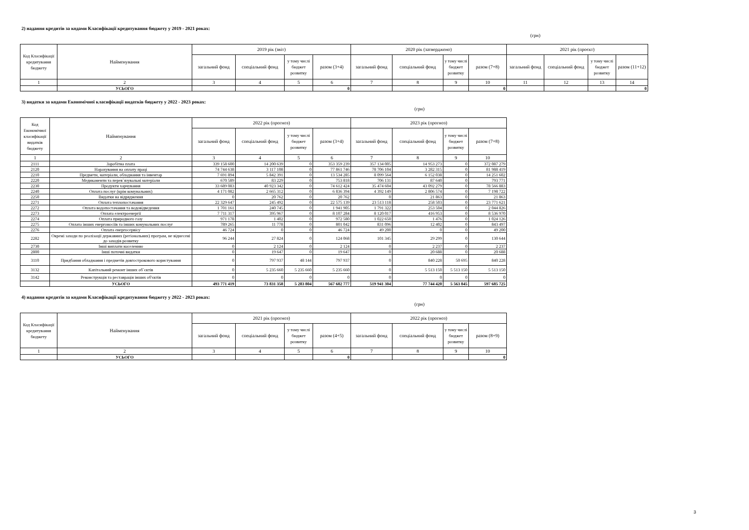2) надання кредитів за кодами Класифікації кредитування бюджету у 2019 - 2021 роках:
(грн)
| Код Класифікації кредитування бюджету | Найменування | 2019 рік (звіт) | | | | 2020 рік (затверджено) | | | | 2021 рік (проєкт) | | | |
| --- | --- | --- | --- | --- | --- | --- | --- | --- | --- | --- | --- | --- | --- |
| | | загальний фонд | спеціальний фонд | у тому числі бюджет розвитку | разом (3+4) | загальний фонд | спеціальний фонд | у тому числі бюджет розвитку | разом (7+8) | загальний фонд | спеціальний фонд | у тому числі бюджет розвитку | разом (11+12) |
| 1 | 2 | 3 | 4 | 5 | 6 | 7 | 8 | 9 | 10 | 11 | 12 | 13 | 14 |
| | УСЬОГО | | | | 0 | | | | 0 | | | | 0 |
3) видатки за кодами Економічної класифікації видатків бюджету у 2022 - 2023 роках:
(грн)
| Код Економічної класифікації видатків бюджету | Найменування | 2022 рік (прогноз) | | | | 2023 рік (прогноз) | | | |
| --- | --- | --- | --- | --- | --- | --- | --- | --- | --- |
| | | загальний фонд | спеціальний фонд | у тому числі бюджет розвитку | разом (3+4) | загальний фонд | спеціальний фонд | у тому числі бюджет розвитку | разом (7+8) |
| 1 | 2 | 3 | 4 | 5 | 6 | 7 | 8 | 9 | 10 |
| 2111 | Заробітна плата | 339 158 600 | 14 200 639 | 0 | 353 359 239 | 357 134 005 | 14 953 273 | 0 | 372 087 279 |
| 2120 | Нарахування на оплату праці | 74 744 638 | 3 117 108 | 0 | 77 861 746 | 78 706 104 | 3 282 315 | 0 | 81 988 419 |
| 2210 | Предмети, матеріали, обладнання та інвентар | 7 691 894 | 5 842 391 | 0 | 13 534 285 | 8 099 564 | 6 152 038 | 0 | 14 251 602 |
| 2220 | Медикаменти та перев`язувальні матеріали | 670 589 | 83 229 | 0 | 753 818 | 706 131 | 87 640 | 0 | 793 771 |
| 2230 | Продукти харчування | 33 689 083 | 40 923 342 | 0 | 74 612 424 | 35 474 604 | 43 092 279 | 0 | 78 566 883 |
| 2240 | Оплата послуг (крім комунальних) | 4 171 082 | 2 665 312 | 0 | 6 836 394 | 4 392 149 | 2 806 574 | 0 | 7 198 722 |
| 2250 | Видатки на відрядження | 0 | 20 762 | 0 | 20 762 | 0 | 21 863 | 0 | 21 863 |
| 2271 | Оплата теплопостачання | 22 329 647 | 245 492 | 0 | 22 575 139 | 23 513 118 | 258 503 | 0 | 23 771 621 |
| 2272 | Оплата водопостачання та водовідведення | 1 701 161 | 240 745 | 0 | 1 941 905 | 1 791 322 | 253 504 | 0 | 2 044 826 |
| 2273 | Оплата електроенергії | 7 711 317 | 395 967 | 0 | 8 107 284 | 8 120 017 | 416 953 | 0 | 8 536 970 |
| 2274 | Оплата природного газу | 971 178 | 1 402 | 0 | 972 580 | 1 022 650 | 1 476 | 0 | 1 024 126 |
| 2275 | Оплата інших енергоносіїв та інших комунальних послуг | 789 265 | 11 778 | 0 | 801 042 | 831 096 | 12 402 | 0 | 843 497 |
| 2276 | Оплата енергосервісу | 46 724 | 0 | 0 | 46 724 | 49 200 | 0 | 0 | 49 200 |
| 2282 | Окремі заходи по реалізації державних (регіональних) програм, не віднесені до заходів розвитку | 96 244 | 27 824 | 0 | 124 068 | 101 345 | 29 299 | 0 | 130 644 |
| 2730 | Інші виплати населенню | 0 | 2 124 | 0 | 2 124 | 0 | 2 237 | 0 | 2 237 |
| 2800 | Інші поточні видатки | 0 | 19 647 | 0 | 19 647 | 0 | 20 688 | 0 | 20 688 |
| 3110 | Придбання обладнання і предметів довгострокового користування | 0 | 797 937 | 48 144 | 797 937 | 0 | 840 228 | 50 695 | 840 228 |
| 3132 | Капітальний ремонт інших об`єктів | 0 | 5 235 660 | 5 235 660 | 5 235 660 | 0 | 5 513 150 | 5 513 150 | 5 513 150 |
| 3142 | Реконструкція та реставрація інших об'єктів | 0 | 0 | 0 | 0 | 0 | 0 | 0 | 0 |
| | УСЬОГО | 493 771 419 | 73 831 358 | 5 283 804 | 567 602 777 | 519 941 304 | 77 744 420 | 5 563 845 | 597 685 725 |
4) надання кредитів за кодами Класифікації кредитування бюджету у 2022 - 2023 роках:
(грн)
| Код Класифікації кредитування бюджету | Найменування | 2021 рік (прогноз) | | | | 2022 рік (прогноз) | | | |
| --- | --- | --- | --- | --- | --- | --- | --- | --- | --- |
| | | загальний фонд | спеціальний фонд | у тому числі бюджет розвитку | разом (4+5) | загальний фонд | спеціальний фонд | у тому числі бюджет розвитку | разом (8+9) |
| 1 | 2 | 3 | 4 | 5 | 6 | 7 | 8 | 9 | 10 |
| | УСЬОГО | | | | 0 | | | | 0 |
3